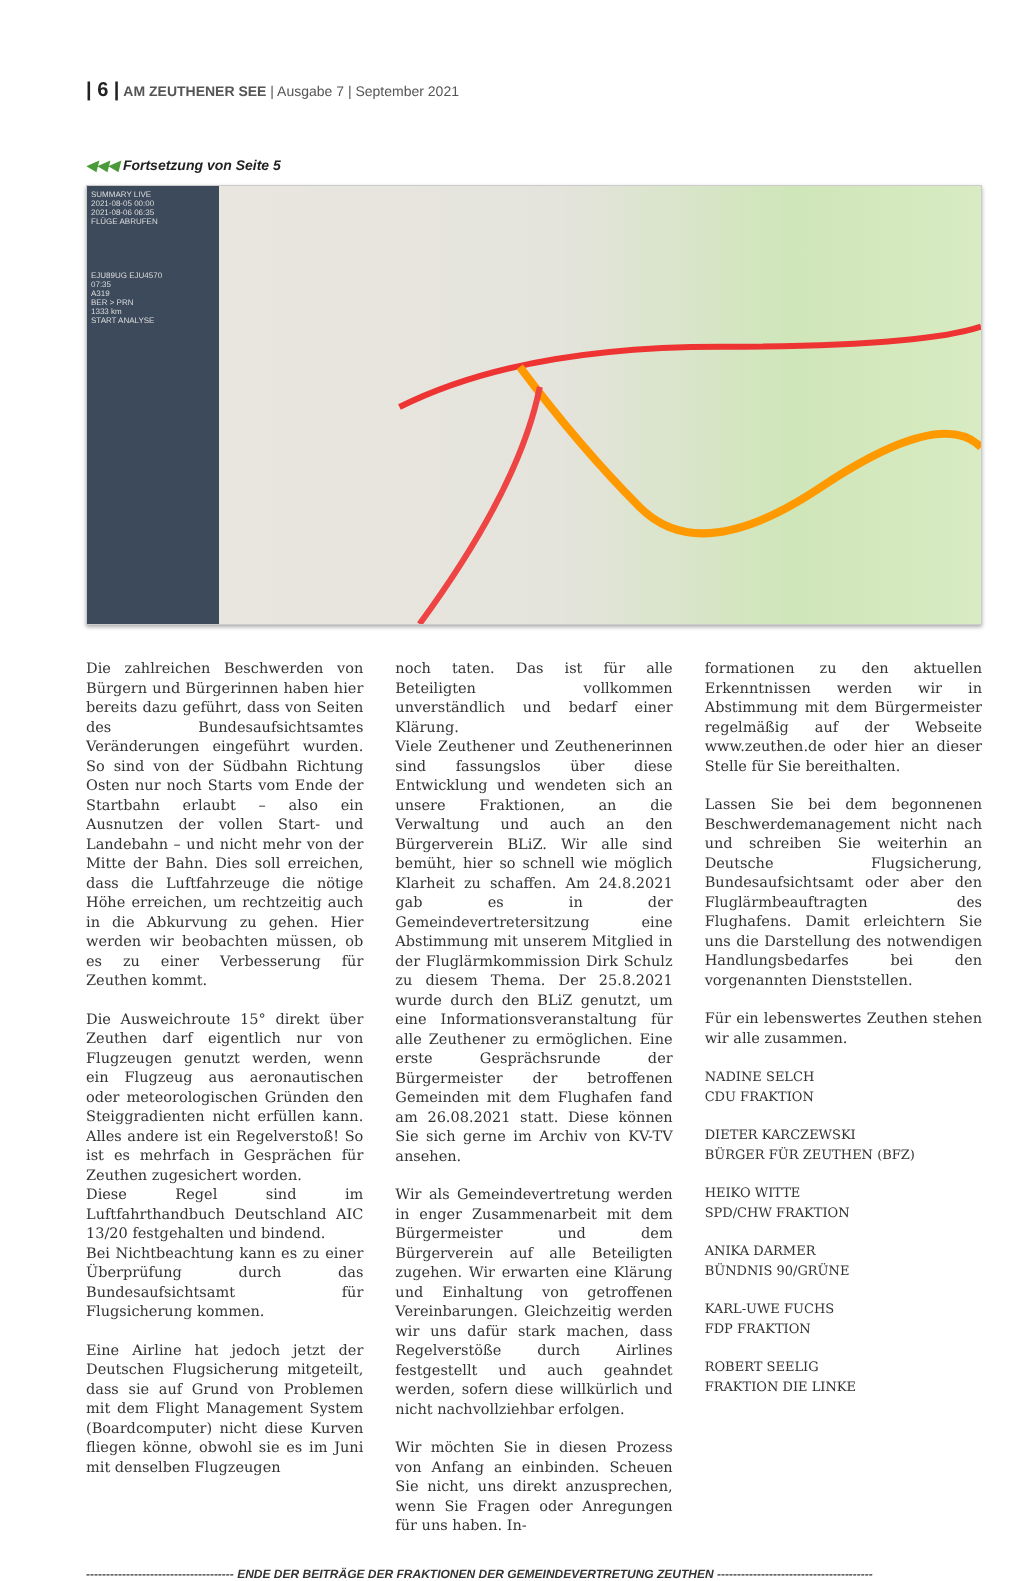| 6 | AM ZEUTHENER SEE | Ausgabe 7 | September 2021
◀◀◀ Fortsetzung von Seite 5
SUMMARY LIVE
2021-08-05 00:00
2021-08-06 06:35
FLÜGE ABRUFEN
EJU89UG EJU4570
07:35
A319
BER > PRN
1333 km
START ANALYSE
Die zahlreichen Beschwerden von Bürgern und Bürgerinnen haben hier bereits dazu geführt, dass von Seiten des Bundesaufsichtsamtes Veränderungen eingeführt wurden. So sind von der Südbahn Richtung Osten nur noch Starts vom Ende der Startbahn erlaubt – also ein Ausnutzen der vollen Start- und Landebahn – und nicht mehr von der Mitte der Bahn. Dies soll erreichen, dass die Luftfahrzeuge die nötige Höhe erreichen, um rechtzeitig auch in die Abkurvung zu gehen. Hier werden wir beobachten müssen, ob es zu einer Verbesserung für Zeuthen kommt.
Die Ausweichroute 15° direkt über Zeuthen darf eigentlich nur von Flugzeugen genutzt werden, wenn ein Flugzeug aus aeronautischen oder meteorologischen Gründen den Steiggradienten nicht erfüllen kann. Alles andere ist ein Regelverstoß! So ist es mehrfach in Gesprächen für Zeuthen zugesichert worden.
Diese Regel sind im Luftfahrthandbuch Deutschland AIC 13/20 festgehalten und bindend.
Bei Nichtbeachtung kann es zu einer Überprüfung durch das Bundesaufsichtsamt für Flugsicherung kommen.
Eine Airline hat jedoch jetzt der Deutschen Flugsicherung mitgeteilt, dass sie auf Grund von Problemen mit dem Flight Management System (Boardcomputer) nicht diese Kurven fliegen könne, obwohl sie es im Juni mit denselben Flugzeugen
noch taten. Das ist für alle Beteiligten vollkommen unverständlich und bedarf einer Klärung.
Viele Zeuthener und Zeuthenerinnen sind fassungslos über diese Entwicklung und wendeten sich an unsere Fraktionen, an die Verwaltung und auch an den Bürgerverein BLiZ. Wir alle sind bemüht, hier so schnell wie möglich Klarheit zu schaffen. Am 24.8.2021 gab es in der Gemeindevertretersitzung eine Abstimmung mit unserem Mitglied in der Fluglärmkommission Dirk Schulz zu diesem Thema. Der 25.8.2021 wurde durch den BLiZ genutzt, um eine Informationsveranstaltung für alle Zeuthener zu ermöglichen. Eine erste Gesprächsrunde der Bürgermeister der betroffenen Gemeinden mit dem Flughafen fand am 26.08.2021 statt. Diese können Sie sich gerne im Archiv von KV-TV ansehen.
Wir als Gemeindevertretung werden in enger Zusammenarbeit mit dem Bürgermeister und dem Bürgerverein auf alle Beteiligten zugehen. Wir erwarten eine Klärung und Einhaltung von getroffenen Vereinbarungen. Gleichzeitig werden wir uns dafür stark machen, dass Regelverstöße durch Airlines festgestellt und auch geahndet werden, sofern diese willkürlich und nicht nachvollziehbar erfolgen.
Wir möchten Sie in diesen Prozess von Anfang an einbinden. Scheuen Sie nicht, uns direkt anzusprechen, wenn Sie Fragen oder Anregungen für uns haben. In-
formationen zu den aktuellen Erkenntnissen werden wir in Abstimmung mit dem Bürgermeister regelmäßig auf der Webseite www.zeuthen.de oder hier an dieser Stelle für Sie bereithalten.
Lassen Sie bei dem begonnenen Beschwerdemanagement nicht nach und schreiben Sie weiterhin an Deutsche Flugsicherung, Bundesaufsichtsamt oder aber den Fluglärmbeauftragten des Flughafens. Damit erleichtern Sie uns die Darstellung des notwendigen Handlungsbedarfes bei den vorgenannten Dienststellen.
Für ein lebenswertes Zeuthen stehen wir alle zusammen.
NADINE SELCH
CDU FRAKTION
DIETER KARCZEWSKI
BÜRGER FÜR ZEUTHEN (BFZ)
HEIKO WITTE
SPD/CHW FRAKTION
ANIKA DARMER
BÜNDNIS 90/GRÜNE
KARL-UWE FUCHS
FDP FRAKTION
ROBERT SEELIG
FRAKTION DIE LINKE
------------------------------------- ENDE DER BEITRÄGE DER FRAKTIONEN DER GEMEINDEVERTRETUNG ZEUTHEN ---------------------------------------